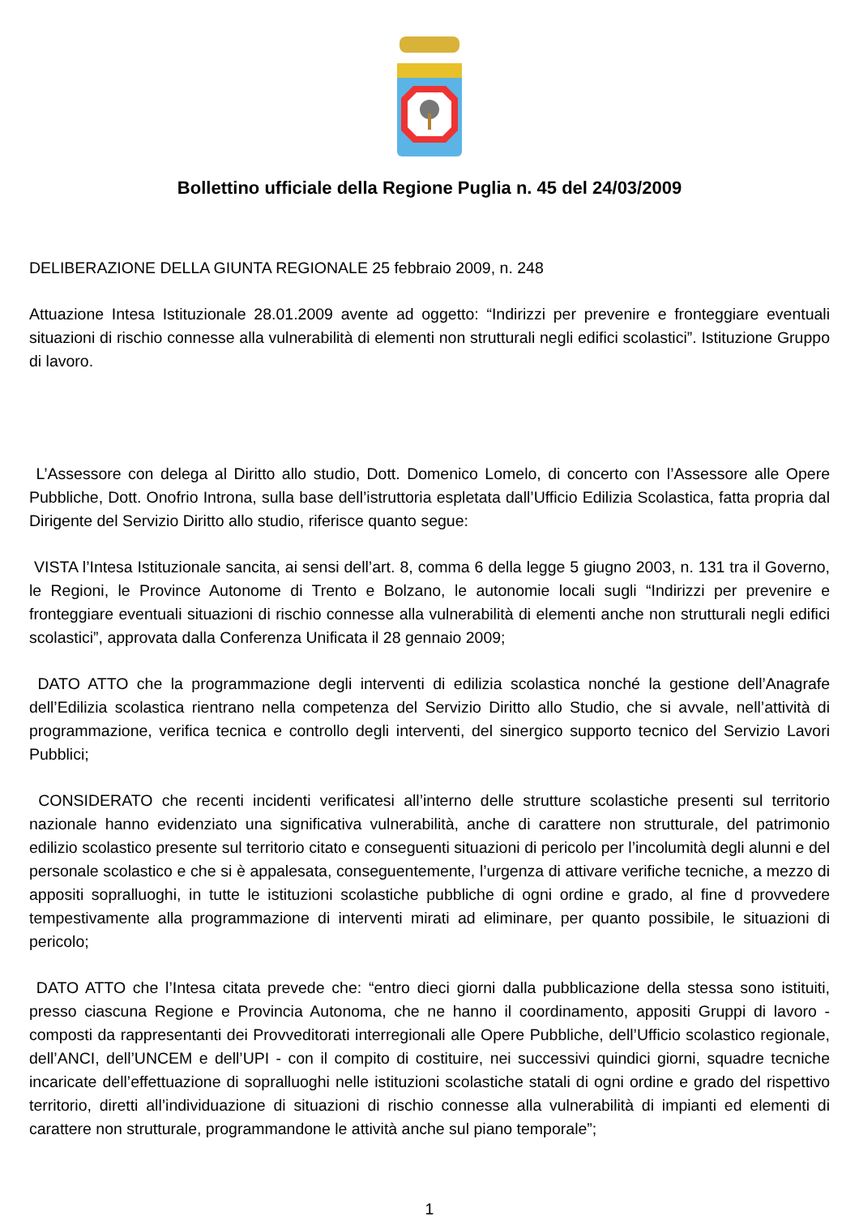Bollettino ufficiale della Regione Puglia n. 45 del 24/03/2009
DELIBERAZIONE DELLA GIUNTA REGIONALE 25 febbraio 2009, n. 248
Attuazione Intesa Istituzionale 28.01.2009 avente ad oggetto: “Indirizzi per prevenire e fronteggiare eventuali situazioni di rischio connesse alla vulnerabilità di elementi non strutturali negli edifici scolastici”. Istituzione Gruppo di lavoro.
L’Assessore con delega al Diritto allo studio, Dott. Domenico Lomelo, di concerto con l’Assessore alle Opere Pubbliche, Dott. Onofrio Introna, sulla base dell’istruttoria espletata dall’Ufficio Edilizia Scolastica, fatta propria dal Dirigente del Servizio Diritto allo studio, riferisce quanto segue:
VISTA l’Intesa Istituzionale sancita, ai sensi dell’art. 8, comma 6 della legge 5 giugno 2003, n. 131 tra il Governo, le Regioni, le Province Autonome di Trento e Bolzano, le autonomie locali sugli “Indirizzi per prevenire e fronteggiare eventuali situazioni di rischio connesse alla vulnerabilità di elementi anche non strutturali negli edifici scolastici”, approvata dalla Conferenza Unificata il 28 gennaio 2009;
DATO ATTO che la programmazione degli interventi di edilizia scolastica nonché la gestione dell’Anagrafe dell’Edilizia scolastica rientrano nella competenza del Servizio Diritto allo Studio, che si avvale, nell’attività di programmazione, verifica tecnica e controllo degli interventi, del sinergico supporto tecnico del Servizio Lavori Pubblici;
CONSIDERATO che recenti incidenti verificatesi all’interno delle strutture scolastiche presenti sul territorio nazionale hanno evidenziato una significativa vulnerabilità, anche di carattere non strutturale, del patrimonio edilizio scolastico presente sul territorio citato e conseguenti situazioni di pericolo per l’incolumità degli alunni e del personale scolastico e che si è appalesata, conseguentemente, l’urgenza di attivare verifiche tecniche, a mezzo di appositi sopralluoghi, in tutte le istituzioni scolastiche pubbliche di ogni ordine e grado, al fine d provvedere tempestivamente alla programmazione di interventi mirati ad eliminare, per quanto possibile, le situazioni di pericolo;
DATO ATTO che l’Intesa citata prevede che: “entro dieci giorni dalla pubblicazione della stessa sono istituiti, presso ciascuna Regione e Provincia Autonoma, che ne hanno il coordinamento, appositi Gruppi di lavoro - composti da rappresentanti dei Provveditorati interregionali alle Opere Pubbliche, dell’Ufficio scolastico regionale, dell’ANCI, dell’UNCEM e dell’UPI - con il compito di costituire, nei successivi quindici giorni, squadre tecniche incaricate dell’effettuazione di sopralluoghi nelle istituzioni scolastiche statali di ogni ordine e grado del rispettivo territorio, diretti all’individuazione di situazioni di rischio connesse alla vulnerabilità di impianti ed elementi di carattere non strutturale, programmandone le attività anche sul piano temporale”;
1